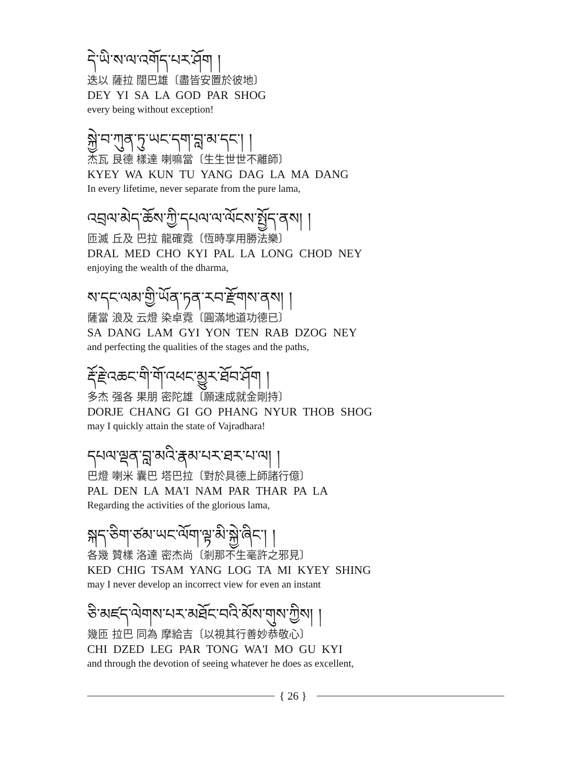དེ་ཡི་ས་ལ་འགོད་པར་ཤོག །
迭以 薩拉 闊巴雄〔盡皆安置於彼地〕
DEY YI SA LA GOD PAR SHOG
every being without exception!
སྐྱེ་བ་ཀུན་ཏུ་ཡང་དག་བླ་མ་དང་། །
杰瓦 艮德 樣達 喇嘛當〔生生世世不離師〕
KYEY WA KUN TU YANG DAG LA MA DANG
In every lifetime, never separate from the pure lama,
འབྲལ་མེད་ཆོས་ཀྱི་དཔལ་ལ་ལོངས་སྤྱོད་ནས། །
匝滅 丘及 巴拉 龍確霓〔恆時享用勝法樂〕
DRAL MED CHO KYI PAL LA LONG CHOD NEY
enjoying the wealth of the dharma,
ས་དང་ལམ་གྱི་ཡོན་ཏན་རབ་རྫོགས་ནས། །
薩當 浪及 云燈 染卓霓〔圓滿地道功德已〕
SA DANG LAM GYI YON TEN RAB DZOG NEY
and perfecting the qualities of the stages and the paths,
རྡོ་རྗེ་འཆང་གི་གོ་འཕང་མྱུར་ཐོབ་ཤོག །
多杰 强各 果朋 密陀雄〔願速成就金剛持〕
DORJE CHANG GI GO PHANG NYUR THOB SHOG
may I quickly attain the state of Vajradhara!
དཔལ་ལྡན་བླ་མའི་རྣམ་པར་ཐར་པ་ལ། །
巴燈 喇米 囊巴 塔巴拉〔對於具德上師諸行億〕
PAL DEN LA MA'I NAM PAR THAR PA LA
Regarding the activities of the glorious lama,
སྐད་ཅིག་ཙམ་ཡང་ལོག་ལྟ་མི་སྐྱེ་ཞིང་། །
各幾 贊樣 洛達 密杰尚〔剎那不生毫許之邪見〕
KED CHIG TSAM YANG LOG TA MI KYEY SHING
may I never develop an incorrect view for even an instant
ཅི་མཛད་ལེགས་པར་མཐོང་བའི་མོས་གུས་ཀྱིས། །
幾匝 拉巴 同為 摩給吉〔以視其行善妙恭敬心〕
CHI DZED LEG PAR TONG WA'I MO GU KYI
and through the devotion of seeing whatever he does as excellent,
{ 26 }